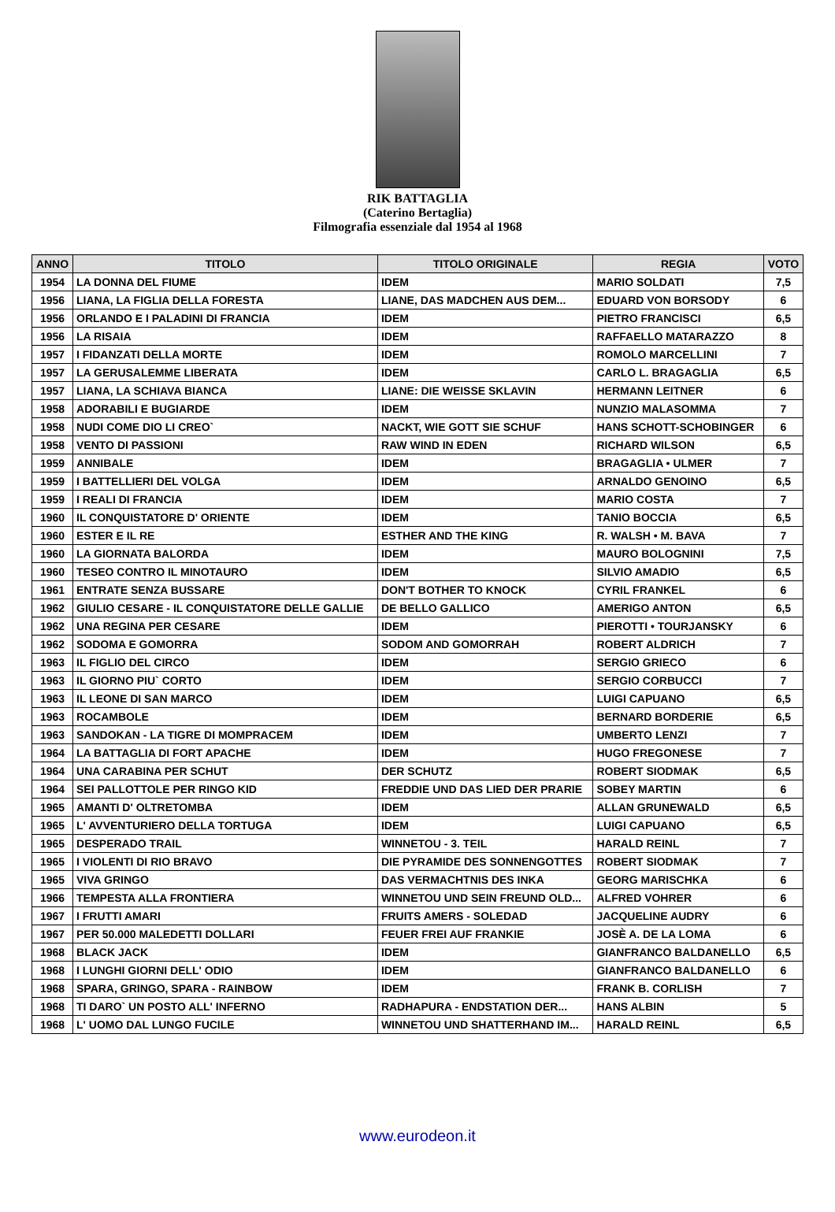RIK BATTAGLIA
(Caterino Bertaglia)
Filmografia essenziale dal 1954 al 1968
| ANNO | TITOLO | TITOLO ORIGINALE | REGIA | VOTO |
| --- | --- | --- | --- | --- |
| 1954 | LA DONNA DEL FIUME | IDEM | MARIO SOLDATI | 7,5 |
| 1956 | LIANA, LA FIGLIA DELLA FORESTA | LIANE, DAS MADCHEN AUS DEM... | EDUARD VON BORSODY | 6 |
| 1956 | ORLANDO E I PALADINI DI FRANCIA | IDEM | PIETRO FRANCISCI | 6,5 |
| 1956 | LA RISAIA | IDEM | RAFFAELLO MATARAZZO | 8 |
| 1957 | I FIDANZATI DELLA MORTE | IDEM | ROMOLO MARCELLINI | 7 |
| 1957 | LA GERUSALEMME LIBERATA | IDEM | CARLO L. BRAGAGLIA | 6,5 |
| 1957 | LIANA, LA SCHIAVA BIANCA | LIANE: DIE WEISSE SKLAVIN | HERMANN LEITNER | 6 |
| 1958 | ADORABILI E BUGIARDE | IDEM | NUNZIO MALASOMMA | 7 |
| 1958 | NUDI COME DIO LI CREO` | NACKT, WIE GOTT SIE SCHUF | HANS SCHOTT-SCHOBINGER | 6 |
| 1958 | VENTO DI PASSIONI | RAW WIND IN EDEN | RICHARD WILSON | 6,5 |
| 1959 | ANNIBALE | IDEM | BRAGAGLIA • ULMER | 7 |
| 1959 | I BATTELLIERI DEL VOLGA | IDEM | ARNALDO GENOINO | 6,5 |
| 1959 | I REALI DI FRANCIA | IDEM | MARIO COSTA | 7 |
| 1960 | IL CONQUISTATORE D' ORIENTE | IDEM | TANIO BOCCIA | 6,5 |
| 1960 | ESTER E IL RE | ESTHER AND THE KING | R. WALSH • M. BAVA | 7 |
| 1960 | LA GIORNATA BALORDA | IDEM | MAURO BOLOGNINI | 7,5 |
| 1960 | TESEO CONTRO IL MINOTAURO | IDEM | SILVIO AMADIO | 6,5 |
| 1961 | ENTRATE SENZA BUSSARE | DON'T BOTHER TO KNOCK | CYRIL FRANKEL | 6 |
| 1962 | GIULIO CESARE - IL CONQUISTATORE DELLE GALLIE | DE BELLO GALLICO | AMERIGO ANTON | 6,5 |
| 1962 | UNA REGINA PER CESARE | IDEM | PIEROTTI • TOURJANSKY | 6 |
| 1962 | SODOMA E GOMORRA | SODOM AND GOMORRAH | ROBERT ALDRICH | 7 |
| 1963 | IL FIGLIO DEL CIRCO | IDEM | SERGIO GRIECO | 6 |
| 1963 | IL GIORNO PIU` CORTO | IDEM | SERGIO CORBUCCI | 7 |
| 1963 | IL LEONE DI SAN MARCO | IDEM | LUIGI CAPUANO | 6,5 |
| 1963 | ROCAMBOLE | IDEM | BERNARD BORDERIE | 6,5 |
| 1963 | SANDOKAN - LA TIGRE DI MOMPRACEM | IDEM | UMBERTO LENZI | 7 |
| 1964 | LA BATTAGLIA DI FORT APACHE | IDEM | HUGO FREGONESE | 7 |
| 1964 | UNA CARABINA PER SCHUT | DER SCHUTZ | ROBERT SIODMAK | 6,5 |
| 1964 | SEI PALLOTTOLE PER RINGO KID | FREDDIE UND DAS LIED DER PRARIE | SOBEY MARTIN | 6 |
| 1965 | AMANTI D' OLTRETOMBA | IDEM | ALLAN GRUNEWALD | 6,5 |
| 1965 | L' AVVENTURIERO DELLA TORTUGA | IDEM | LUIGI CAPUANO | 6,5 |
| 1965 | DESPERADO TRAIL | WINNETOU - 3. TEIL | HARALD REINL | 7 |
| 1965 | I VIOLENTI DI RIO BRAVO | DIE PYRAMIDE DES SONNENGOTTES | ROBERT SIODMAK | 7 |
| 1965 | VIVA GRINGO | DAS VERMACHTNIS DES INKA | GEORG MARISCHKA | 6 |
| 1966 | TEMPESTA ALLA FRONTIERA | WINNETOU UND SEIN FREUND OLD... | ALFRED VOHRER | 6 |
| 1967 | I FRUTTI AMARI | FRUITS AMERS - SOLEDAD | JACQUELINE AUDRY | 6 |
| 1967 | PER 50.000 MALEDETTI DOLLARI | FEUER FREI AUF FRANKIE | JOSÈ A. DE LA LOMA | 6 |
| 1968 | BLACK JACK | IDEM | GIANFRANCO BALDANELLO | 6,5 |
| 1968 | I LUNGHI GIORNI DELL' ODIO | IDEM | GIANFRANCO BALDANELLO | 6 |
| 1968 | SPARA, GRINGO, SPARA - RAINBOW | IDEM | FRANK B. CORLISH | 7 |
| 1968 | TI DARO` UN POSTO ALL' INFERNO | RADHAPURA - ENDSTATION DER... | HANS ALBIN | 5 |
| 1968 | L' UOMO DAL LUNGO FUCILE | WINNETOU UND SHATTERHAND IM... | HARALD REINL | 6,5 |
www.eurodeon.it